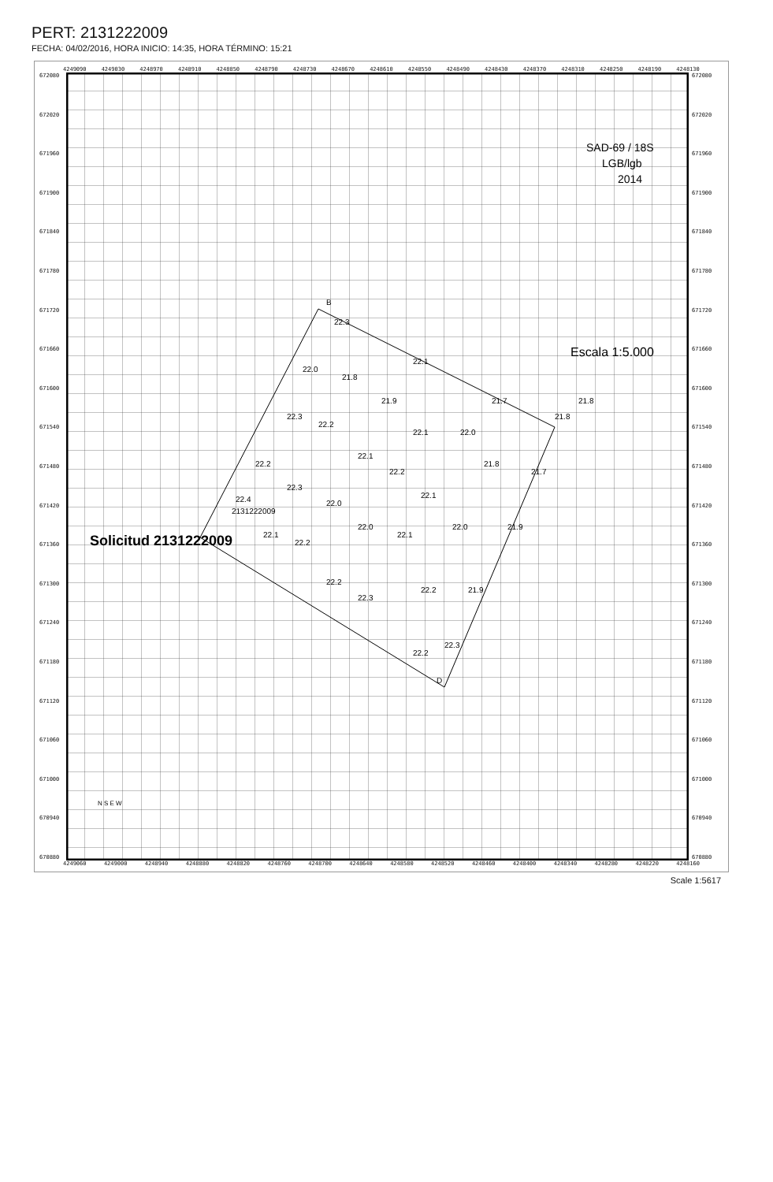PERT: 2131222009
FECHA: 04/02/2016, HORA INICIO: 14:35, HORA TÉRMINO: 15:21
4249090 4249030 4248970 4248910 4248850 4248790 4248730 4248670 4248610 4248550 4248490 4248430 4248370 4248310 4248250 4248190 4248130
672080
672020
671960
671900
671840
671780
671720
671660
671600
671540
671480
671420
671360
671300
671240
671180
671120
671060
671000
670940
670880
B
D
2131222009
22.4
22.3
22.0
21.8
22.1
21.9
21.7
21.8
21.8
22.3
22.2
22.1
22.0
22.2
22.1
22.2
21.8
21.7
22.3
22.0
22.1
22.1
22.2
22.0
22.1
22.0
21.9
22.2
22.3
22.2
21.9
22.2
22.3
Solicitud 2131222009
SAD-69 / 18S
LGB/lgb
2014
Escala 1:5.000
N S E W
672080
672020
671960
671900
671840
671780
671720
671660
671600
671540
671480
671420
671360
671300
671240
671180
671120
671060
671000
670940
670880
4249060 4249000 4248940 4248880 4248820 4248760 4248700 4248640 4248580 4248520 4248460 4248400 4248340 4248280 4248220 4248160
Scale 1:5617